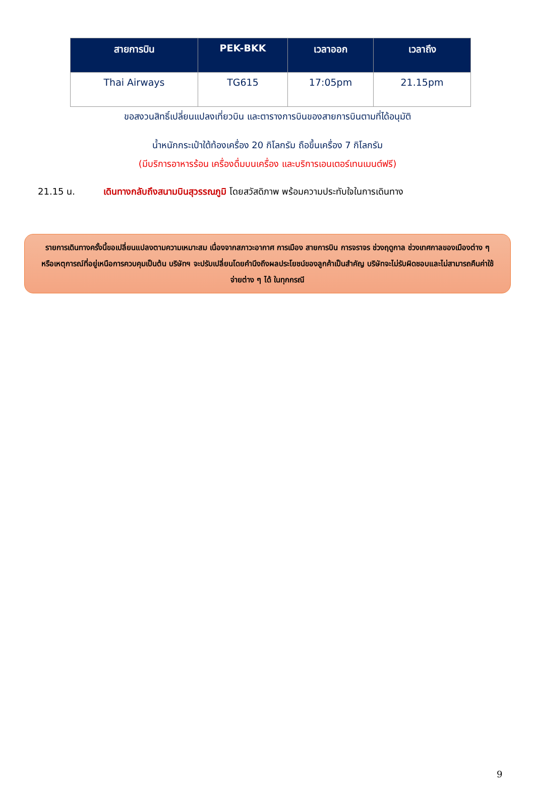| สายการบิน | PEK-BKK | เวลาออก | เวลาถึง |
| --- | --- | --- | --- |
| Thai Airways | TG615 | 17:05pm | 21.15pm |
ขอสงวนสิทธิ์เปลี่ยนแปลงเที่ยวบิน และตารางการบินของสายการบินตามที่ได้อนุมัติ
น้ำหนักกระเป๋าใต้ท้องเครื่อง 20 กิโลกรัม ถือขึ้นเครื่อง 7 กิโลกรัม
(มีบริการอาหารร้อน เครื่องดื่มบนเครื่อง และบริการเอนเตอร์เทนเมนต์ฟรี)
21.15 น. เดินทางกลับถึงสนามบินสุวรรณภูมิ โดยสวัสดิภาพ พร้อมความประทับใจในการเดินทาง
รายการเดินทางครั้งนี้ขอเปลี่ยนแปลงตามความเหมาะสม เนื่องจากสภาวะอากาศ การเมือง สายการบิน การจราจร ช่วงฤดูกาล ช่วงเทศกาลของเมืองต่าง ๆ หรือเหตุการณ์ที่อยู่เหนือการควบคุมเป็นต้น บริษัทฯ จะปรับเปลี่ยนโดยคำนึงถึงผลประโยชน์ของลูกค้าเป็นสำคัญ บริษัทจะไม่รับผิดชอบและไม่สามารถคืนค่าใช้จ่ายต่าง ๆ ได้ ในทุกกรณี
9